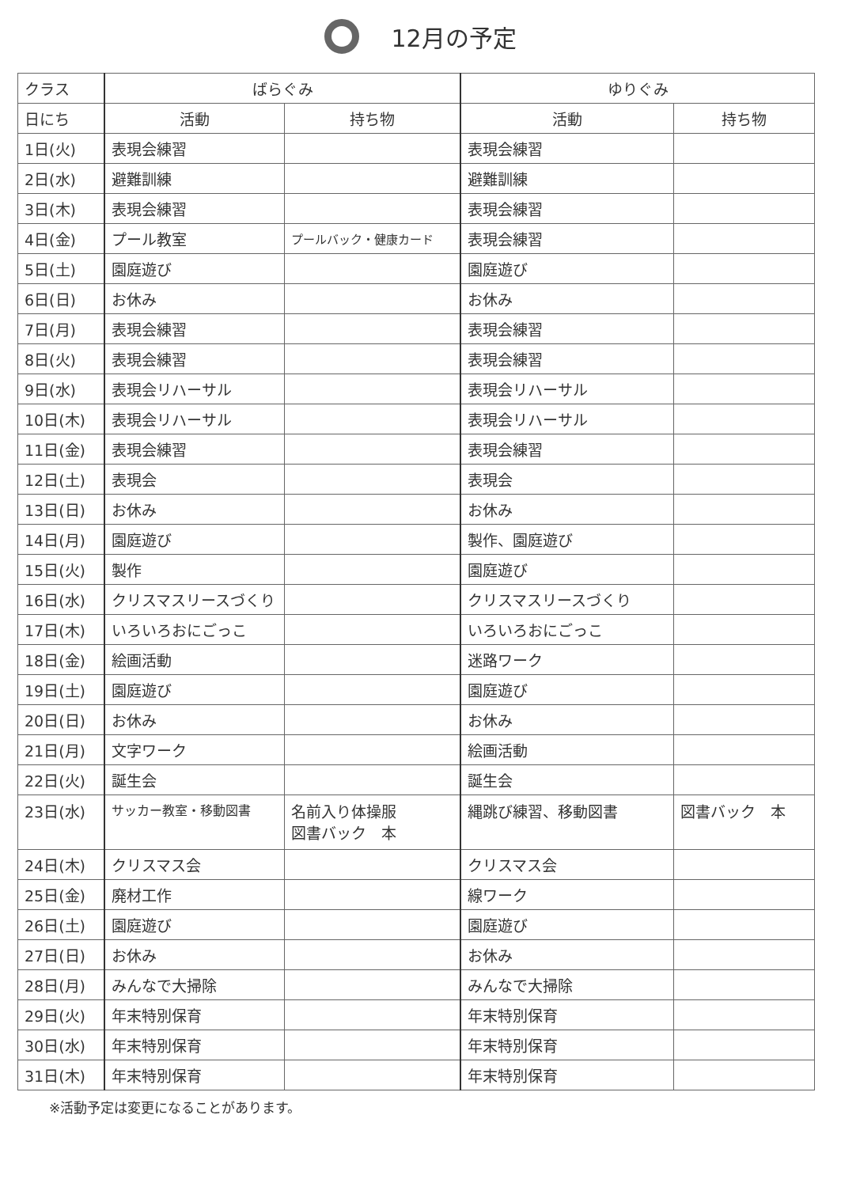12月の予定
| クラス | ばらぐみ | | ゆりぐみ | |
| 日にち | 活動 | 持ち物 | 活動 | 持ち物 |
| 1日(火) | 表現会練習 | | 表現会練習 | |
| 2日(水) | 避難訓練 | | 避難訓練 | |
| 3日(木) | 表現会練習 | | 表現会練習 | |
| 4日(金) | プール教室 | プールバック・健康カード | 表現会練習 | |
| 5日(土) | 園庭遊び | | 園庭遊び | |
| 6日(日) | お休み | | お休み | |
| 7日(月) | 表現会練習 | | 表現会練習 | |
| 8日(火) | 表現会練習 | | 表現会練習 | |
| 9日(水) | 表現会リハーサル | | 表現会リハーサル | |
| 10日(木) | 表現会リハーサル | | 表現会リハーサル | |
| 11日(金) | 表現会練習 | | 表現会練習 | |
| 12日(土) | 表現会 | | 表現会 | |
| 13日(日) | お休み | | お休み | |
| 14日(月) | 園庭遊び | | 製作、園庭遊び | |
| 15日(火) | 製作 | | 園庭遊び | |
| 16日(水) | クリスマスリースづくり | | クリスマスリースづくり | |
| 17日(木) | いろいろおにごっこ | | いろいろおにごっこ | |
| 18日(金) | 絵画活動 | | 迷路ワーク | |
| 19日(土) | 園庭遊び | | 園庭遊び | |
| 20日(日) | お休み | | お休み | |
| 21日(月) | 文字ワーク | | 絵画活動 | |
| 22日(火) | 誕生会 | | 誕生会 | |
| 23日(水) | サッカー教室・移動図書 | 名前入り体操服 図書バック 本 | 縄跳び練習、移動図書 | 図書バック 本 |
| 24日(木) | クリスマス会 | | クリスマス会 | |
| 25日(金) | 廃材工作 | | 線ワーク | |
| 26日(土) | 園庭遊び | | 園庭遊び | |
| 27日(日) | お休み | | お休み | |
| 28日(月) | みんなで大掃除 | | みんなで大掃除 | |
| 29日(火) | 年末特別保育 | | 年末特別保育 | |
| 30日(水) | 年末特別保育 | | 年末特別保育 | |
| 31日(木) | 年末特別保育 | | 年末特別保育 | |
※活動予定は変更になることがあります。